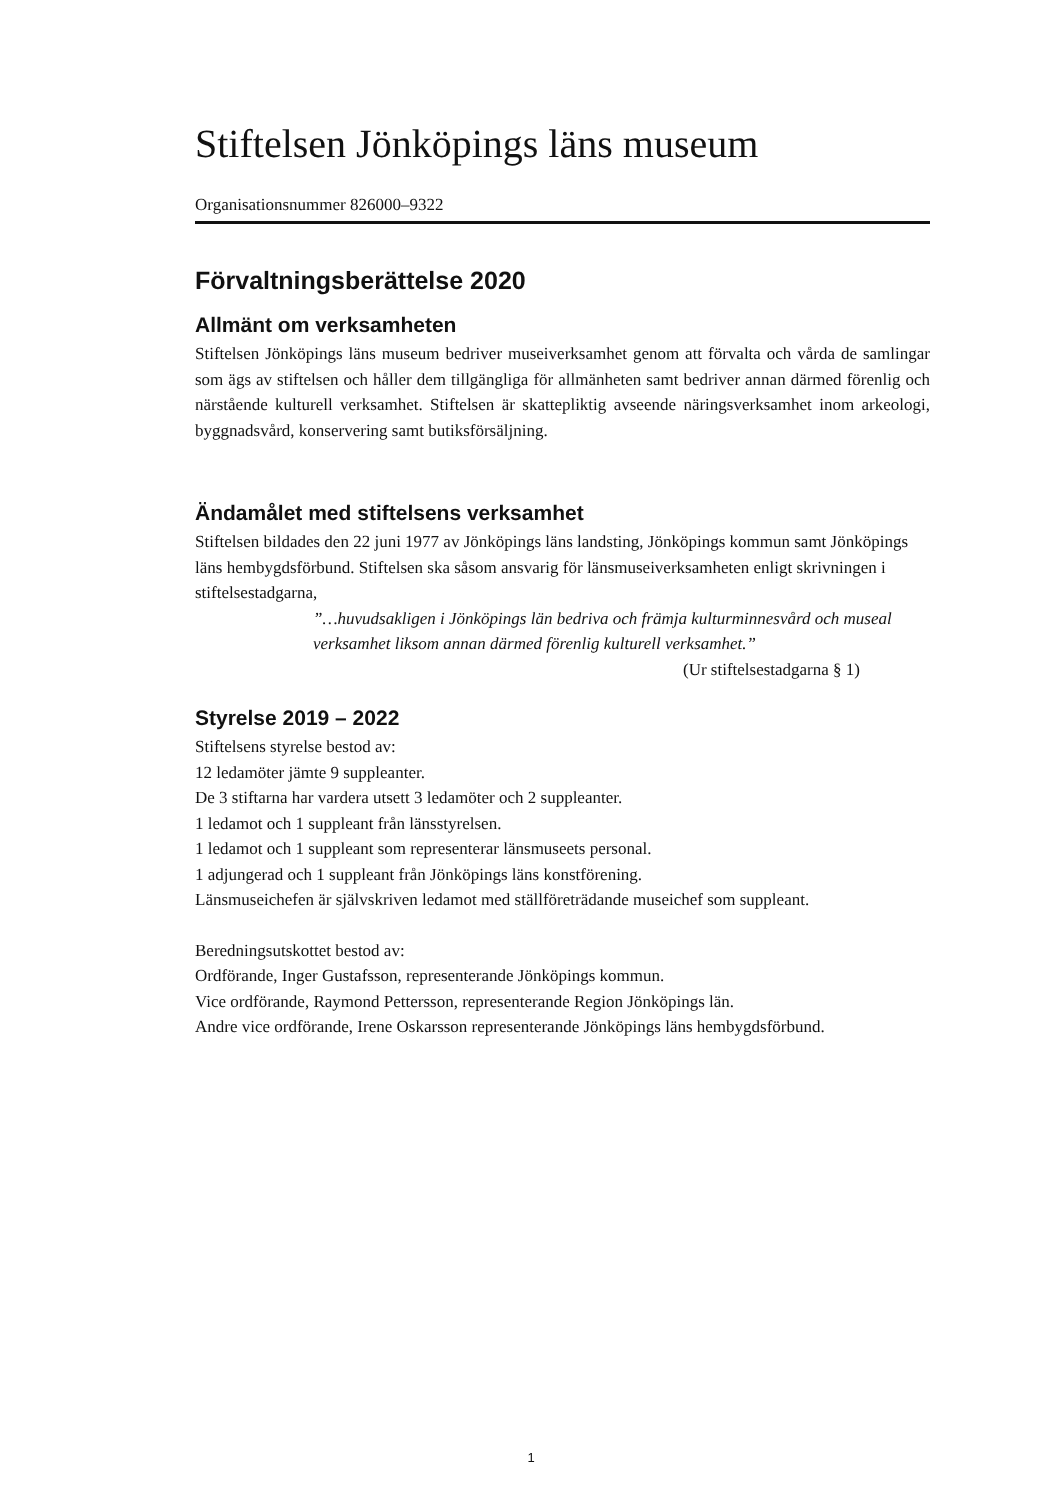Stiftelsen Jönköpings läns museum
Organisationsnummer 826000–9322
Förvaltningsberättelse 2020
Allmänt om verksamheten
Stiftelsen Jönköpings läns museum bedriver museiverksamhet genom att förvalta och vårda de samlingar som ägs av stiftelsen och håller dem tillgängliga för allmänheten samt bedriver annan därmed förenlig och närstående kulturell verksamhet. Stiftelsen är skattepliktig avseende näringsverksamhet inom arkeologi, byggnadsvård, konservering samt butiksförsäljning.
Ändamålet med stiftelsens verksamhet
Stiftelsen bildades den 22 juni 1977 av Jönköpings läns landsting, Jönköpings kommun samt Jönköpings läns hembygdsförbund. Stiftelsen ska såsom ansvarig för länsmuseiverksamheten enligt skrivningen i stiftelsestadgarna,
”…huvudsakligen i Jönköpings län bedriva och främja kulturminnesvård och museal verksamhet liksom annan därmed förenlig kulturell verksamhet.”
(Ur stiftelsestadgarna § 1)
Styrelse 2019 – 2022
Stiftelsens styrelse bestod av:
12 ledamöter jämte 9 suppleanter.
De 3 stiftarna har vardera utsett 3 ledamöter och 2 suppleanter.
1 ledamot och 1 suppleant från länsstyrelsen.
1 ledamot och 1 suppleant som representerar länsmuseets personal.
1 adjungerad och 1 suppleant från Jönköpings läns konstförening.
Länsmuseichefen är självskriven ledamot med ställföreträdande museichef som suppleant.
Beredningsutskottet bestod av:
Ordförande, Inger Gustafsson, representerande Jönköpings kommun.
Vice ordförande, Raymond Pettersson, representerande Region Jönköpings län.
Andre vice ordförande, Irene Oskarsson representerande Jönköpings läns hembygdsförbund.
1